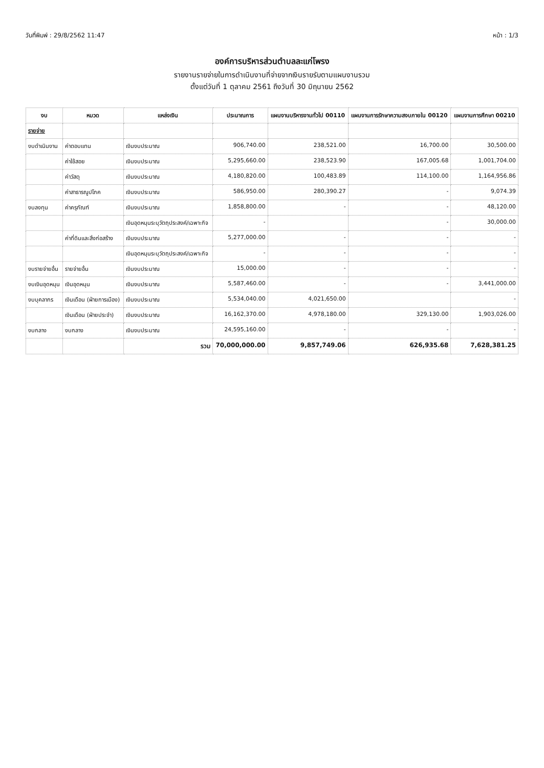วันที่พิมพ์ : 29/8/2562 11:47 หน้า : 1/3
องค์การบริหารส่วนตำบลละแก่โพรง
รายงานรายจ่ายในการดำเนินงานที่จ่ายจากเงินรายรับตามแผนงานรวม
ตั้งแต่วันที่ 1 ตุลาคม 2561 ถึงวันที่ 30 มิถุนายน 2562
| งบ | หมวด | แหล่งเงิน | ประมาณการ | แผนงานบริหารงานทั่วไป 00110 | แผนงานการรักษาความสงบภายใน 00120 | แผนงานการศึกษา 00210 |
| --- | --- | --- | --- | --- | --- | --- |
| รายจ่าย | | | | | | |
| งบดำเนินงาน | ค่าตอบแทน | เงินงบประมาณ | 906,740.00 | 238,521.00 | 16,700.00 | 30,500.00 |
| | ค่าใช้สอย | เงินงบประมาณ | 5,295,660.00 | 238,523.90 | 167,005.68 | 1,001,704.00 |
| | ค่าวัสดุ | เงินงบประมาณ | 4,180,820.00 | 100,483.89 | 114,100.00 | 1,164,956.86 |
| | ค่าสาธารณูปโภค | เงินงบประมาณ | 586,950.00 | 280,390.27 | - | 9,074.39 |
| งบลงทุน | ค่าครุภัณฑ์ | เงินงบประมาณ | 1,858,800.00 | - | - | 48,120.00 |
| | | เงินอุดหนุนระบุวัตถุประสงค์/เฉพาะกิจ | - | | - | 30,000.00 |
| | ค่าที่ดินและสิ่งก่อสร้าง | เงินงบประมาณ | 5,277,000.00 | - | - | - |
| | | เงินอุดหนุนระบุวัตถุประสงค์/เฉพาะกิจ | - | - | - | - |
| งบรายจ่ายอื่น | รายจ่ายอื่น | เงินงบประมาณ | 15,000.00 | - | - | - |
| งบเงินอุดหนุน | เงินอุดหนุน | เงินงบประมาณ | 5,587,460.00 | - | - | 3,441,000.00 |
| งบบุคลากร | เงินเดือน (ฝ่ายการเมือง) | เงินงบประมาณ | 5,534,040.00 | 4,021,650.00 | | - |
| | เงินเดือน (ฝ่ายประจำ) | เงินงบประมาณ | 16,162,370.00 | 4,978,180.00 | 329,130.00 | 1,903,026.00 |
| งบกลาง | งบกลาง | เงินงบประมาณ | 24,595,160.00 | - | - | - |
| | | รวม | 70,000,000.00 | 9,857,749.06 | 626,935.68 | 7,628,381.25 |